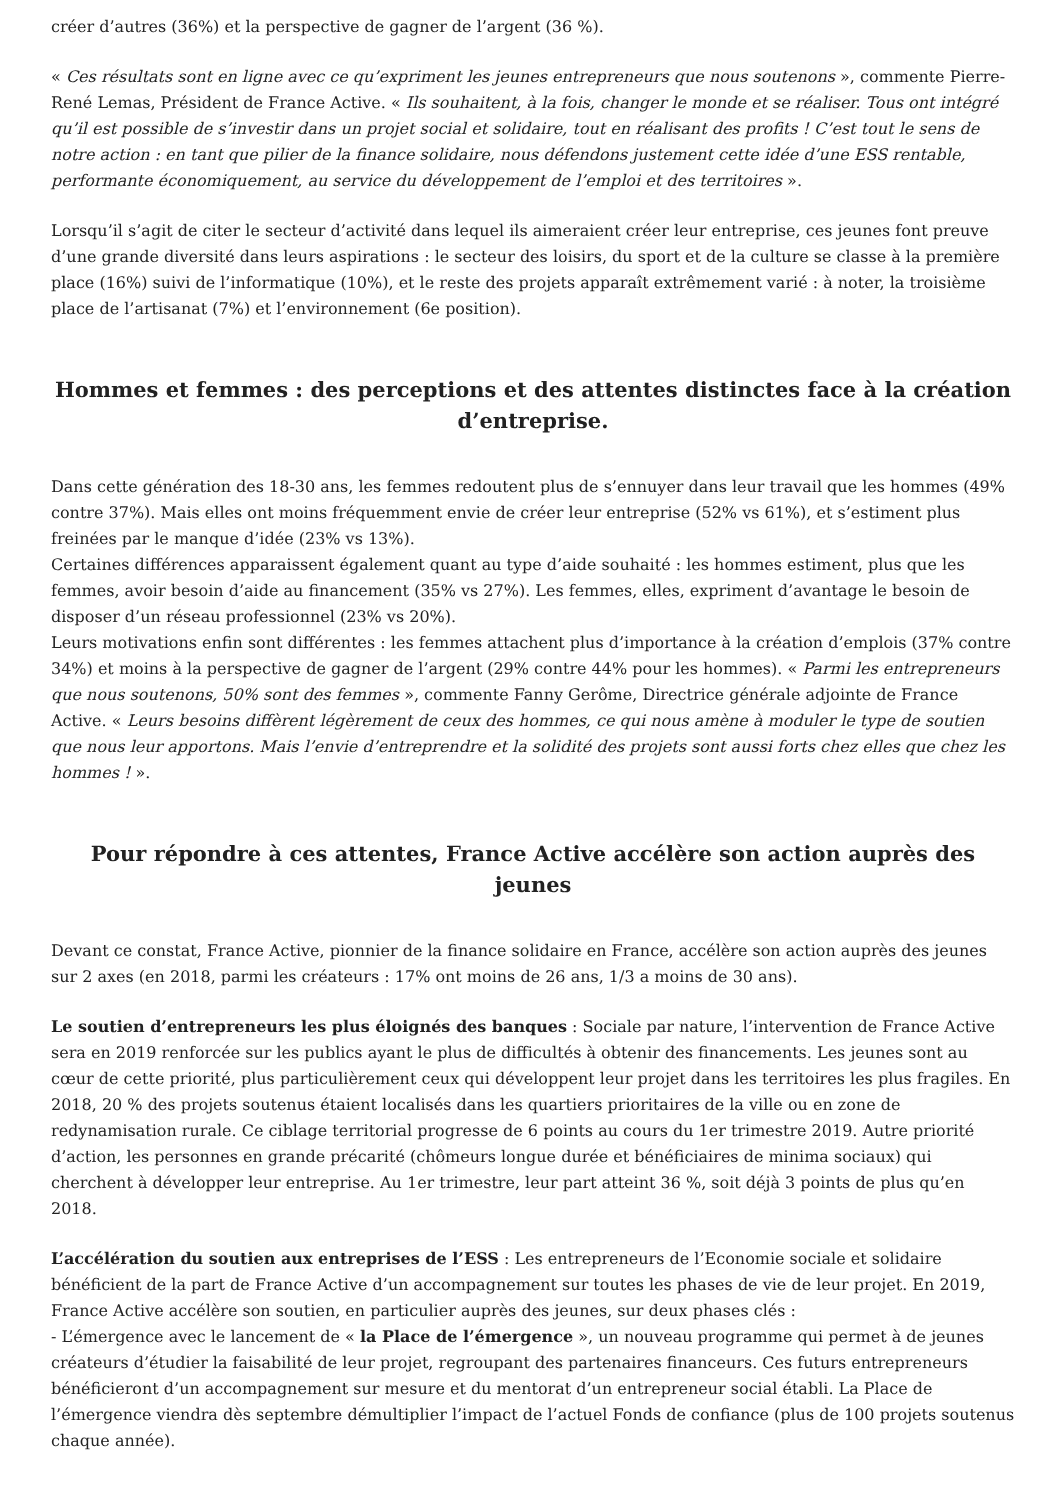créer d’autres (36%) et la perspective de gagner de l’argent (36 %).
« Ces résultats sont en ligne avec ce qu’expriment les jeunes entrepreneurs que nous soutenons », commente Pierre-René Lemas, Président de France Active. « Ils souhaitent, à la fois, changer le monde et se réaliser. Tous ont intégré qu’il est possible de s’investir dans un projet social et solidaire, tout en réalisant des profits ! C’est tout le sens de notre action : en tant que pilier de la finance solidaire, nous défendons justement cette idée d’une ESS rentable, performante économiquement, au service du développement de l’emploi et des territoires ».
Lorsqu’il s’agit de citer le secteur d’activité dans lequel ils aimeraient créer leur entreprise, ces jeunes font preuve d’une grande diversité dans leurs aspirations : le secteur des loisirs, du sport et de la culture se classe à la première place (16%) suivi de l’informatique (10%), et le reste des projets apparaît extrêmement varié : à noter, la troisième place de l’artisanat (7%) et l’environnement (6e position).
Hommes et femmes : des perceptions et des attentes distinctes face à la création d’entreprise.
Dans cette génération des 18-30 ans, les femmes redoutent plus de s’ennuyer dans leur travail que les hommes (49% contre 37%). Mais elles ont moins fréquemment envie de créer leur entreprise (52% vs 61%), et s’estiment plus freinées par le manque d’idée (23% vs 13%).
Certaines différences apparaissent également quant au type d’aide souhaité : les hommes estiment, plus que les femmes, avoir besoin d’aide au financement (35% vs 27%). Les femmes, elles, expriment d’avantage le besoin de disposer d’un réseau professionnel (23% vs 20%).
Leurs motivations enfin sont différentes : les femmes attachent plus d’importance à la création d’emplois (37% contre 34%) et moins à la perspective de gagner de l’argent (29% contre 44% pour les hommes). « Parmi les entrepreneurs que nous soutenons, 50% sont des femmes », commente Fanny Gerôme, Directrice générale adjointe de France Active. « Leurs besoins diffèrent légèrement de ceux des hommes, ce qui nous amène à moduler le type de soutien que nous leur apportons. Mais l’envie d’entreprendre et la solidité des projets sont aussi forts chez elles que chez les hommes ! ».
Pour répondre à ces attentes, France Active accélère son action auprès des jeunes
Devant ce constat, France Active, pionnier de la finance solidaire en France, accélère son action auprès des jeunes sur 2 axes (en 2018, parmi les créateurs : 17% ont moins de 26 ans, 1/3 a moins de 30 ans).
Le soutien d’entrepreneurs les plus éloignés des banques : Sociale par nature, l’intervention de France Active sera en 2019 renforcée sur les publics ayant le plus de difficultés à obtenir des financements. Les jeunes sont au cœur de cette priorité, plus particulièrement ceux qui développent leur projet dans les territoires les plus fragiles. En 2018, 20 % des projets soutenus étaient localisés dans les quartiers prioritaires de la ville ou en zone de redynamisation rurale. Ce ciblage territorial progresse de 6 points au cours du 1er trimestre 2019. Autre priorité d’action, les personnes en grande précarité (chômeurs longue durée et bénéficiaires de minima sociaux) qui cherchent à développer leur entreprise. Au 1er trimestre, leur part atteint 36 %, soit déjà 3 points de plus qu’en 2018.
L’accélération du soutien aux entreprises de l’ESS : Les entrepreneurs de l’Economie sociale et solidaire bénéficient de la part de France Active d’un accompagnement sur toutes les phases de vie de leur projet. En 2019, France Active accélère son soutien, en particulier auprès des jeunes, sur deux phases clés :
- L’émergence avec le lancement de « la Place de l’émergence », un nouveau programme qui permet à de jeunes créateurs d’étudier la faisabilité de leur projet, regroupant des partenaires financeurs. Ces futurs entrepreneurs bénéficieront d’un accompagnement sur mesure et du mentorat d’un entrepreneur social établi. La Place de l’émergence viendra dès septembre démultiplier l’impact de l’actuel Fonds de confiance (plus de 100 projets soutenus chaque année).